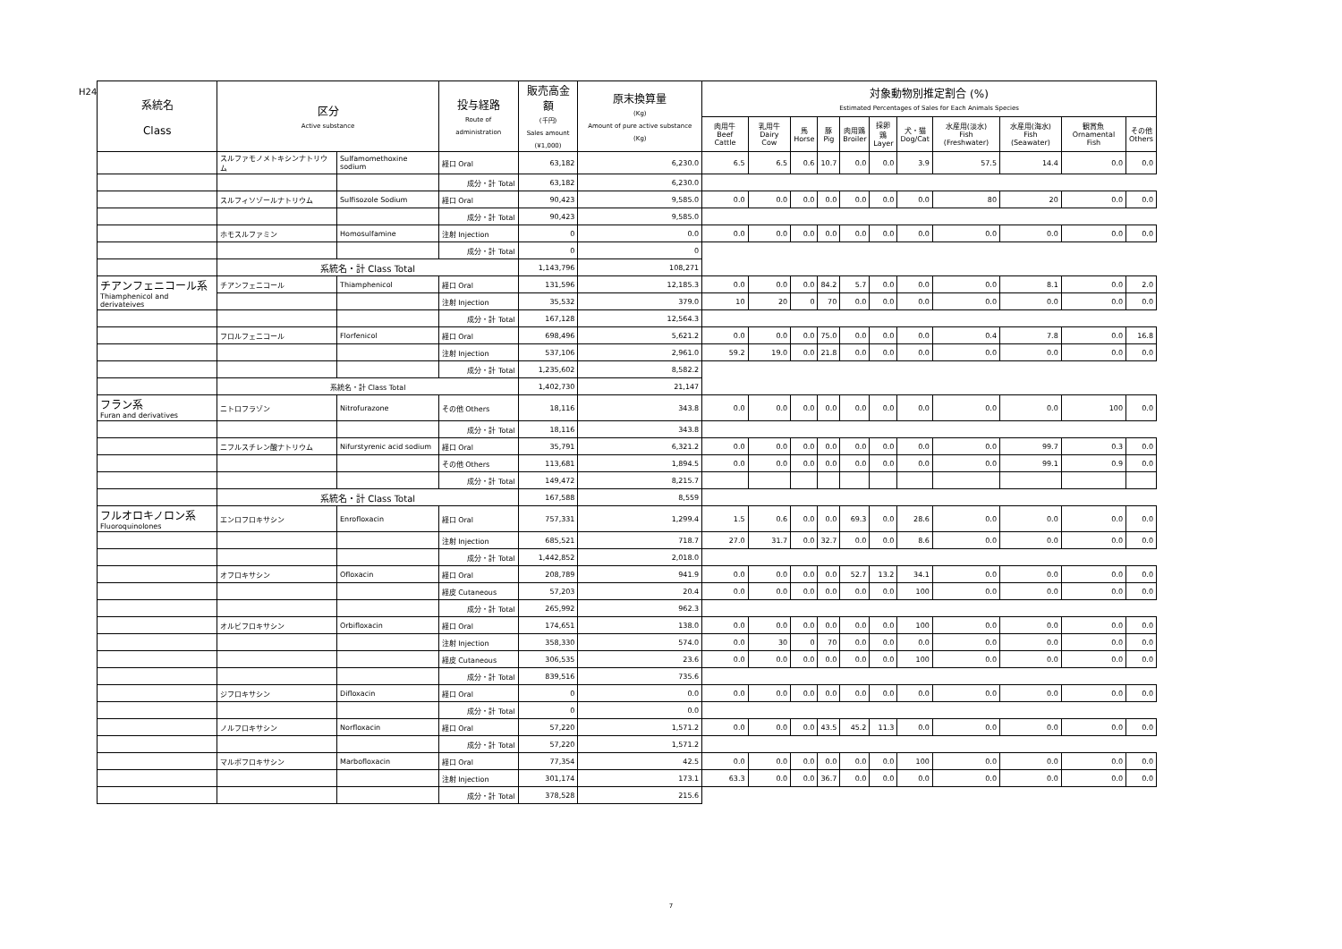H24
| 系統名 Class | 区分 Active substance | | 投与経路 Route of administration | 販売高金額 (千円) Sales amount (¥1,000) | 原末換算量 (Kg) Amount of pure active substance (Kg) | 対象動物別推定割合 (%) Estimated Percentages of Sales for Each Animals Species | | | | | | | | | | |
| --- | --- | --- | --- | --- | --- | --- | --- | --- | --- | --- | --- | --- | --- | --- | --- | --- |
| | | | | | | 肉用牛 Beef Cattle | 乳用牛 Dairy Cow | 馬 Horse | 豚 Pig | 肉用鶏 Broiler | 採卵鶏 Layer | 犬・猫 Dog/Cat | 水産用(淡水) Fish (Freshwater) | 水産用(海水) Fish (Seawater) | 観賞魚 Ornamental Fish | その他 Others |
| | スルファモノメトキシンナトリウム | Sulfamomethoxine sodium | 経口 Oral | 63,182 | 6,230.0 | 6.5 | 6.5 | 0.6 | 10.7 | 0.0 | 0.0 | 3.9 | 57.5 | 14.4 | 0.0 | 0.0 |
| | | | 成分・計 Total | 63,182 | 6,230.0 | | | | | | | | | | | |
| | スルフィソゾールナトリウム | Sulfisozole Sodium | 経口 Oral | 90,423 | 9,585.0 | 0.0 | 0.0 | 0.0 | 0.0 | 0.0 | 0.0 | 0.0 | 80 | 20 | 0.0 | 0.0 |
| | | | 成分・計 Total | 90,423 | 9,585.0 | | | | | | | | | | | |
| | ホモスルファミン | Homosulfamine | 注射 Injection | 0 | 0.0 | 0.0 | 0.0 | 0.0 | 0.0 | 0.0 | 0.0 | 0.0 | 0.0 | 0.0 | 0.0 | 0.0 |
| | | | 成分・計 Total | 0 | 0 | | | | | | | | | | | |
| | 系統名・計 Class Total | | | 1,143,796 | 108,271 | | | | | | | | | | | |
| チアンフェニコール系 Thiamphenicol and derivateives | チアンフェニコール | Thiamphenicol | 経口 Oral | 131,596 | 12,185.3 | 0.0 | 0.0 | 0.0 | 84.2 | 5.7 | 0.0 | 0.0 | 0.0 | 8.1 | 0.0 | 2.0 |
| | | | 注射 Injection | 35,532 | 379.0 | 10 | 20 | 0 | 70 | 0.0 | 0.0 | 0.0 | 0.0 | 0.0 | 0.0 | 0.0 |
| | | | 成分・計 Total | 167,128 | 12,564.3 | | | | | | | | | | | |
| | フロルフェニコール | Florfenicol | 経口 Oral | 698,496 | 5,621.2 | 0.0 | 0.0 | 0.0 | 75.0 | 0.0 | 0.0 | 0.0 | 0.4 | 7.8 | 0.0 | 16.8 |
| | | | 注射 Injection | 537,106 | 2,961.0 | 59.2 | 19.0 | 0.0 | 21.8 | 0.0 | 0.0 | 0.0 | 0.0 | 0.0 | 0.0 | 0.0 |
| | | | 成分・計 Total | 1,235,602 | 8,582.2 | | | | | | | | | | | |
| | 系統名・計 Class Total | | | 1,402,730 | 21,147 | | | | | | | | | | | |
| フラン系 Furan and derivatives | ニトロフラゾン | Nitrofurazone | その他 Others | 18,116 | 343.8 | 0.0 | 0.0 | 0.0 | 0.0 | 0.0 | 0.0 | 0.0 | 0.0 | 0.0 | 100 | 0.0 |
| | | | 成分・計 Total | 18,116 | 343.8 | | | | | | | | | | | |
| | ニフルスチレン酸ナトリウム | Nifurstyrenic acid sodium | 経口 Oral | 35,791 | 6,321.2 | 0.0 | 0.0 | 0.0 | 0.0 | 0.0 | 0.0 | 0.0 | 0.0 | 99.7 | 0.3 | 0.0 |
| | | | その他 Others | 113,681 | 1,894.5 | 0.0 | 0.0 | 0.0 | 0.0 | 0.0 | 0.0 | 0.0 | 0.0 | 99.1 | 0.9 | 0.0 |
| | | | 成分・計 Total | 149,472 | 8,215.7 | | | | | | | | | | | |
| | 系統名・計 Class Total | | | 167,588 | 8,559 | | | | | | | | | | | |
| フルオロキノロン系 Fluoroquinolones | エンロフロキサシン | Enrofloxacin | 経口 Oral | 757,331 | 1,299.4 | 1.5 | 0.6 | 0.0 | 0.0 | 69.3 | 0.0 | 28.6 | 0.0 | 0.0 | 0.0 | 0.0 |
| | | | 注射 Injection | 685,521 | 718.7 | 27.0 | 31.7 | 0.0 | 32.7 | 0.0 | 0.0 | 8.6 | 0.0 | 0.0 | 0.0 | 0.0 |
| | | | 成分・計 Total | 1,442,852 | 2,018.0 | | | | | | | | | | | |
| | オフロキサシン | Ofloxacin | 経口 Oral | 208,789 | 941.9 | 0.0 | 0.0 | 0.0 | 0.0 | 52.7 | 13.2 | 34.1 | 0.0 | 0.0 | 0.0 | 0.0 |
| | | | 経皮 Cutaneous | 57,203 | 20.4 | 0.0 | 0.0 | 0.0 | 0.0 | 0.0 | 0.0 | 100 | 0.0 | 0.0 | 0.0 | 0.0 |
| | | | 成分・計 Total | 265,992 | 962.3 | | | | | | | | | | | |
| | オルビフロキサシン | Orbifloxacin | 経口 Oral | 174,651 | 138.0 | 0.0 | 0.0 | 0.0 | 0.0 | 0.0 | 0.0 | 100 | 0.0 | 0.0 | 0.0 | 0.0 |
| | | | 注射 Injection | 358,330 | 574.0 | 0.0 | 30 | 0 | 70 | 0.0 | 0.0 | 0.0 | 0.0 | 0.0 | 0.0 | 0.0 |
| | | | 経皮 Cutaneous | 306,535 | 23.6 | 0.0 | 0.0 | 0.0 | 0.0 | 0.0 | 0.0 | 100 | 0.0 | 0.0 | 0.0 | 0.0 |
| | | | 成分・計 Total | 839,516 | 735.6 | | | | | | | | | | | |
| | ジフロキサシン | Difloxacin | 経口 Oral | 0 | 0.0 | 0.0 | 0.0 | 0.0 | 0.0 | 0.0 | 0.0 | 0.0 | 0.0 | 0.0 | 0.0 | 0.0 |
| | | | 成分・計 Total | 0 | 0.0 | | | | | | | | | | | |
| | ノルフロキサシン | Norfloxacin | 経口 Oral | 57,220 | 1,571.2 | 0.0 | 0.0 | 0.0 | 43.5 | 45.2 | 11.3 | 0.0 | 0.0 | 0.0 | 0.0 | 0.0 |
| | | | 成分・計 Total | 57,220 | 1,571.2 | | | | | | | | | | | |
| | マルボフロキサシン | Marbofloxacin | 経口 Oral | 77,354 | 42.5 | 0.0 | 0.0 | 0.0 | 0.0 | 0.0 | 0.0 | 100 | 0.0 | 0.0 | 0.0 | 0.0 |
| | | | 注射 Injection | 301,174 | 173.1 | 63.3 | 0.0 | 0.0 | 36.7 | 0.0 | 0.0 | 0.0 | 0.0 | 0.0 | 0.0 | 0.0 |
| | | | 成分・計 Total | 378,528 | 215.6 | | | | | | | | | | | |
7